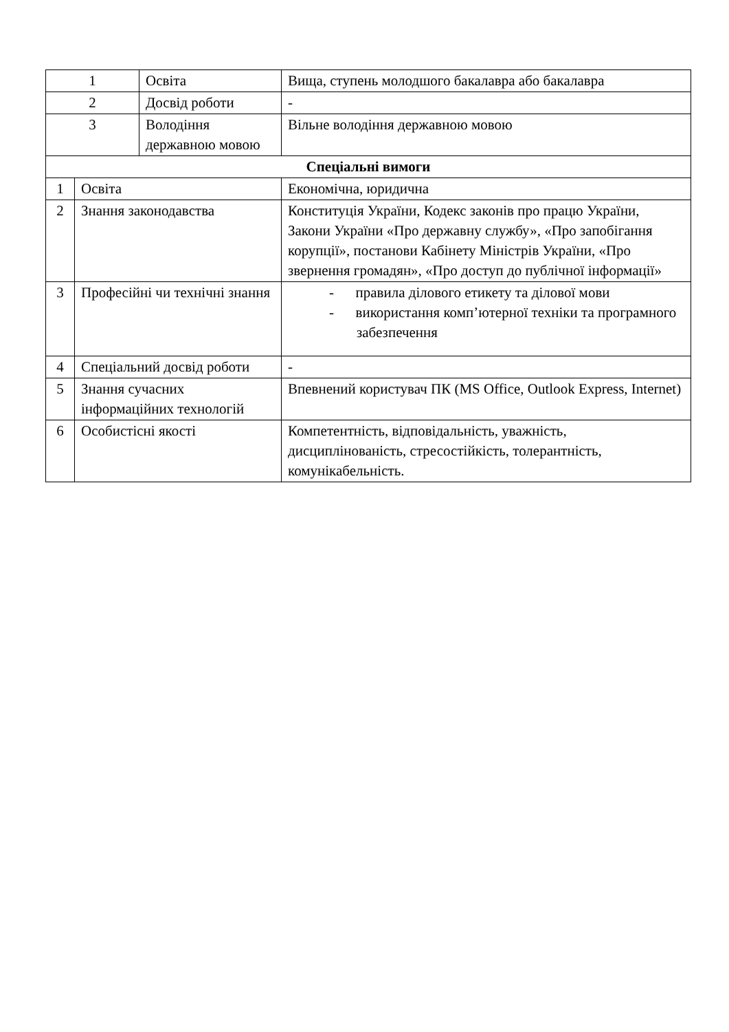| 1 | | Освіта | Вища, ступень молодшого бакалавра або бакалавра |
| 2 | | Досвід роботи | - |
| 3 | | Володіння державною мовою | Вільне володіння державною мовою |
| Спеціальні вимоги | | | |
| 1 | Освіта | | Економічна, юридична |
| 2 | Знання законодавства | | Конституція України, Кодекс законів про працю України, Закони України «Про державну службу», «Про запобігання корупції», постанови Кабінету Міністрів України, «Про звернення громадян», «Про доступ до публічної інформації» |
| 3 | Професійні чи технічні знання | | - правила ділового етикету та ділової мови - використання комп’ютерної техніки та програмного забезпечення |
| 4 | Спеціальний досвід роботи | | - |
| 5 | Знання сучасних інформаційних технологій | | Впевнений користувач ПК (MS Office, Outlook Express, Internet) |
| 6 | Особистісні якості | | Компетентність, відповідальність, уважність, дисциплінованість, стресостійкість, толерантність, комунікабельність. |